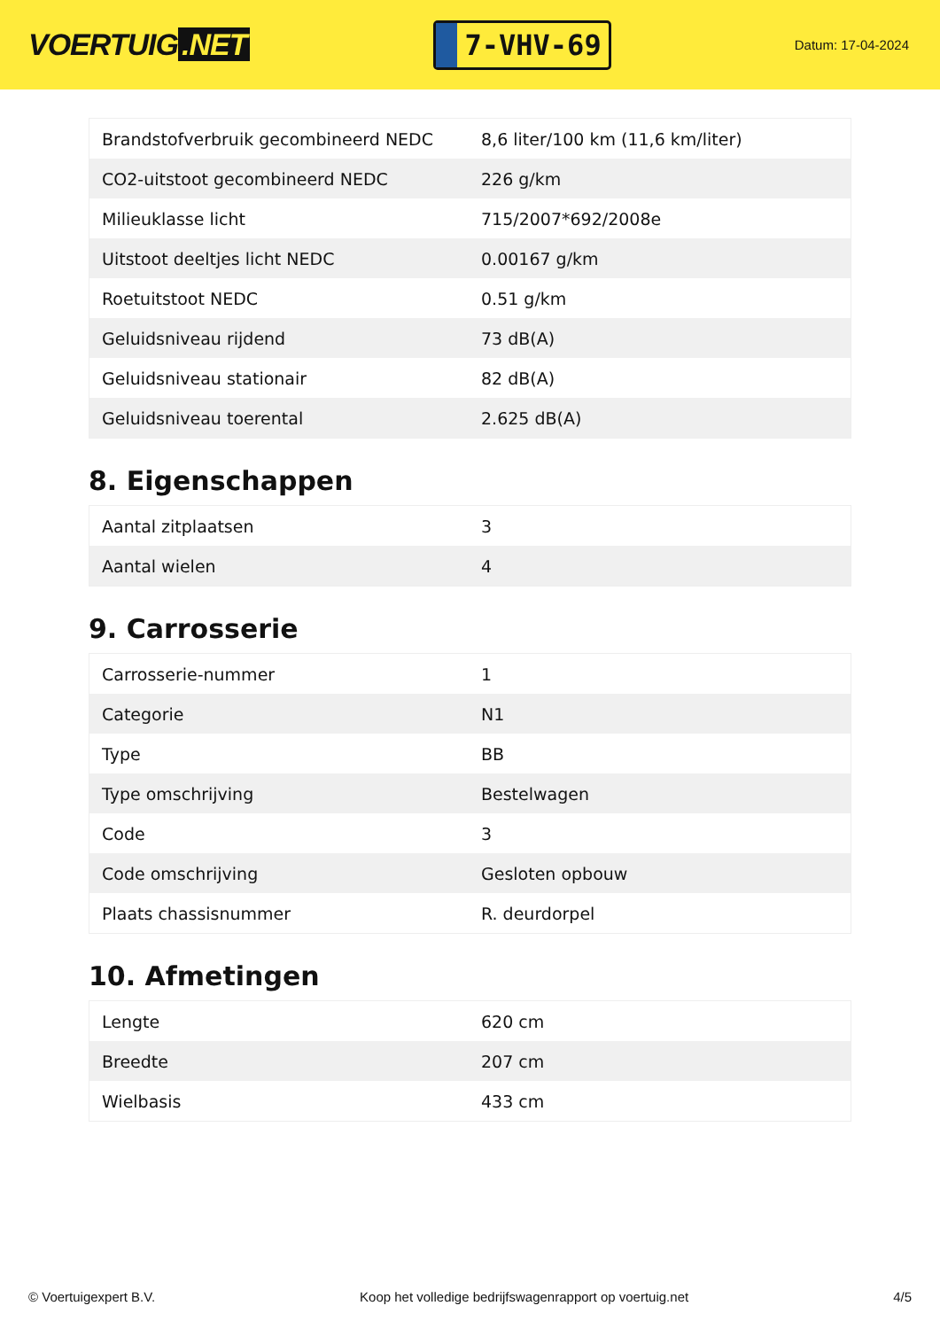VOERTUIG.NET
7-VHV-69
Datum: 17-04-2024
| Brandstofverbruik gecombineerd NEDC | 8,6 liter/100 km (11,6 km/liter) |
| CO2-uitstoot gecombineerd NEDC | 226 g/km |
| Milieuklasse licht | 715/2007*692/2008e |
| Uitstoot deeltjes licht NEDC | 0.00167 g/km |
| Roetuitstoot NEDC | 0.51 g/km |
| Geluidsniveau rijdend | 73 dB(A) |
| Geluidsniveau stationair | 82 dB(A) |
| Geluidsniveau toerental | 2.625 dB(A) |
8. Eigenschappen
| Aantal zitplaatsen | 3 |
| Aantal wielen | 4 |
9. Carrosserie
| Carrosserie-nummer | 1 |
| Categorie | N1 |
| Type | BB |
| Type omschrijving | Bestelwagen |
| Code | 3 |
| Code omschrijving | Gesloten opbouw |
| Plaats chassisnummer | R. deurdorpel |
10. Afmetingen
| Lengte | 620 cm |
| Breedte | 207 cm |
| Wielbasis | 433 cm |
© Voertuigexpert B.V. Koop het volledige bedrijfswagenrapport op voertuig.net 4/5